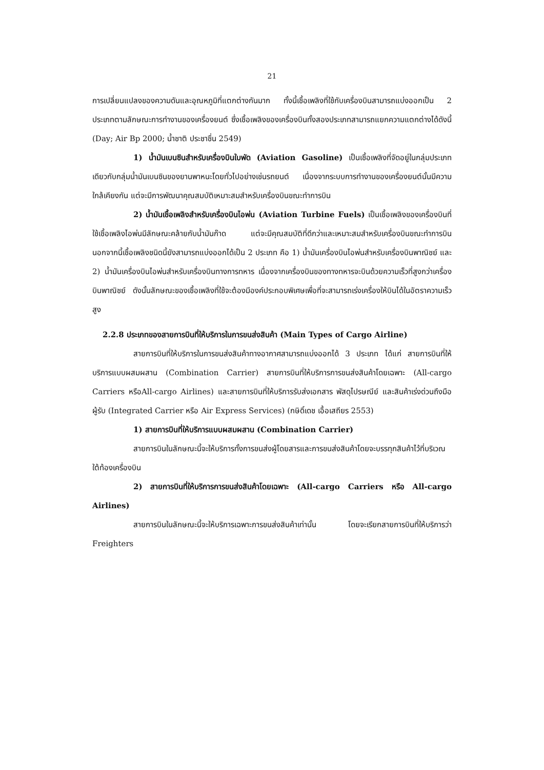21
การเปลี่ยนแปลงของความดันและอุณหภูมิที่แตกต่างกันมาก ทั้งนี้เชื้อเพลิงที่ใช้กับเครื่องบินสามารถแบ่งออกเป็น 2 ประเภทตามลักษณะการทำงานของเครื่องยนต์ ซึ่งเชื้อเพลิงของเครื่องบินทั้งสองประเภทสามารถแยกความแตกต่างได้ดังนี้ (Day; Air Bp 2000; น้ำชาติ ประชาชื่น 2549)
1) น้ำมันเบนซินสำหรับเครื่องบินใบพัด (Aviation Gasoline) เป็นเชื้อเพลิงที่จัดอยู่ในกลุ่มประเภทเดียวกับกลุ่มน้ำมันเบนซินของยานพาหนะโดยทั่วไปอย่างเช่นรถยนต์ เนื่องจากระบบการทำงานของเครื่องยนต์นั้นมีความใกล้เคียงกัน แต่จะมีการพัฒนาคุณสมบัติเหมาะสมสำหรับเครื่องบินขณะทำการบิน
2) น้ำมันเชื้อเพลิงสำหรับเครื่องบินไอพ่น (Aviation Turbine Fuels) เป็นเชื้อเพลิงของเครื่องบินที่ใช้เชื้อเพลิงไอพ่นมีลักษณะคล้ายกับน้ำมันก๊าด แต่จะมีคุณสมบัติที่ดีกว่าและเหมาะสมสำหรับเครื่องบินขณะทำการบิน นอกจากนี้เชื้อเพลิงชนิดนี้ยังสามารถแบ่งออกได้เป็น 2 ประเภท คือ 1) น้ำมันเครื่องบินไอพ่นสำหรับเครื่องบินพาณิชย์ และ 2) น้ำมันเครื่องบินไอพ่นสำหรับเครื่องบินทางการทหาร เนื่องจากเครื่องบินของทางทหารจะบินด้วยความเร็วที่สูงกว่าเครื่องบินพาณิชย์ ดังนั้นลักษณะของเชื้อเพลิงที่ใช้จะต้องมีองค์ประกอบพิเศษเพื่อที่จะสามารถเร่งเครื่องให้บินได้ในอัตราความเร็วสูง
2.2.8 ประเภทของสายการบินที่ให้บริการในการขนส่งสินค้า (Main Types of Cargo Airline)
สายการบินที่ให้บริการในการขนส่งสินค้าทางอากาศสามารถแบ่งออกได้ 3 ประเภท ได้แก่ สายการบินที่ให้บริการแบบผสมผสาน (Combination Carrier) สายการบินที่ให้บริการการขนส่งสินค้าโดยเฉพาะ (All-cargo Carriers หรือAll-cargo Airlines) และสายการบินที่ให้บริการรับส่งเอกสาร พัสดุไปรษณีย์ และสินค้าเร่งด่วนถึงมือผู้รับ (Integrated Carrier หรือ Air Express Services) (กษิดิ์เดช เอื้อเสถียร 2553)
1) สายการบินที่ให้บริการแบบผสมผสาน (Combination Carrier)
สายการบินในลักษณะนี้จะให้บริการทั้งการขนส่งผู้โดยสารและการขนส่งสินค้าโดยจะบรรทุกสินค้าไว้ที่บริเวณใต้ท้องเครื่องบิน
2) สายการบินที่ให้บริการการขนส่งสินค้าโดยเฉพาะ (All-cargo Carriers หรือ All-cargo Airlines)
สายการบินในลักษณะนี้จะให้บริการเฉพาะการขนส่งสินค้าเท่านั้น โดยจะเรียกสายการบินที่ให้บริการว่า Freighters